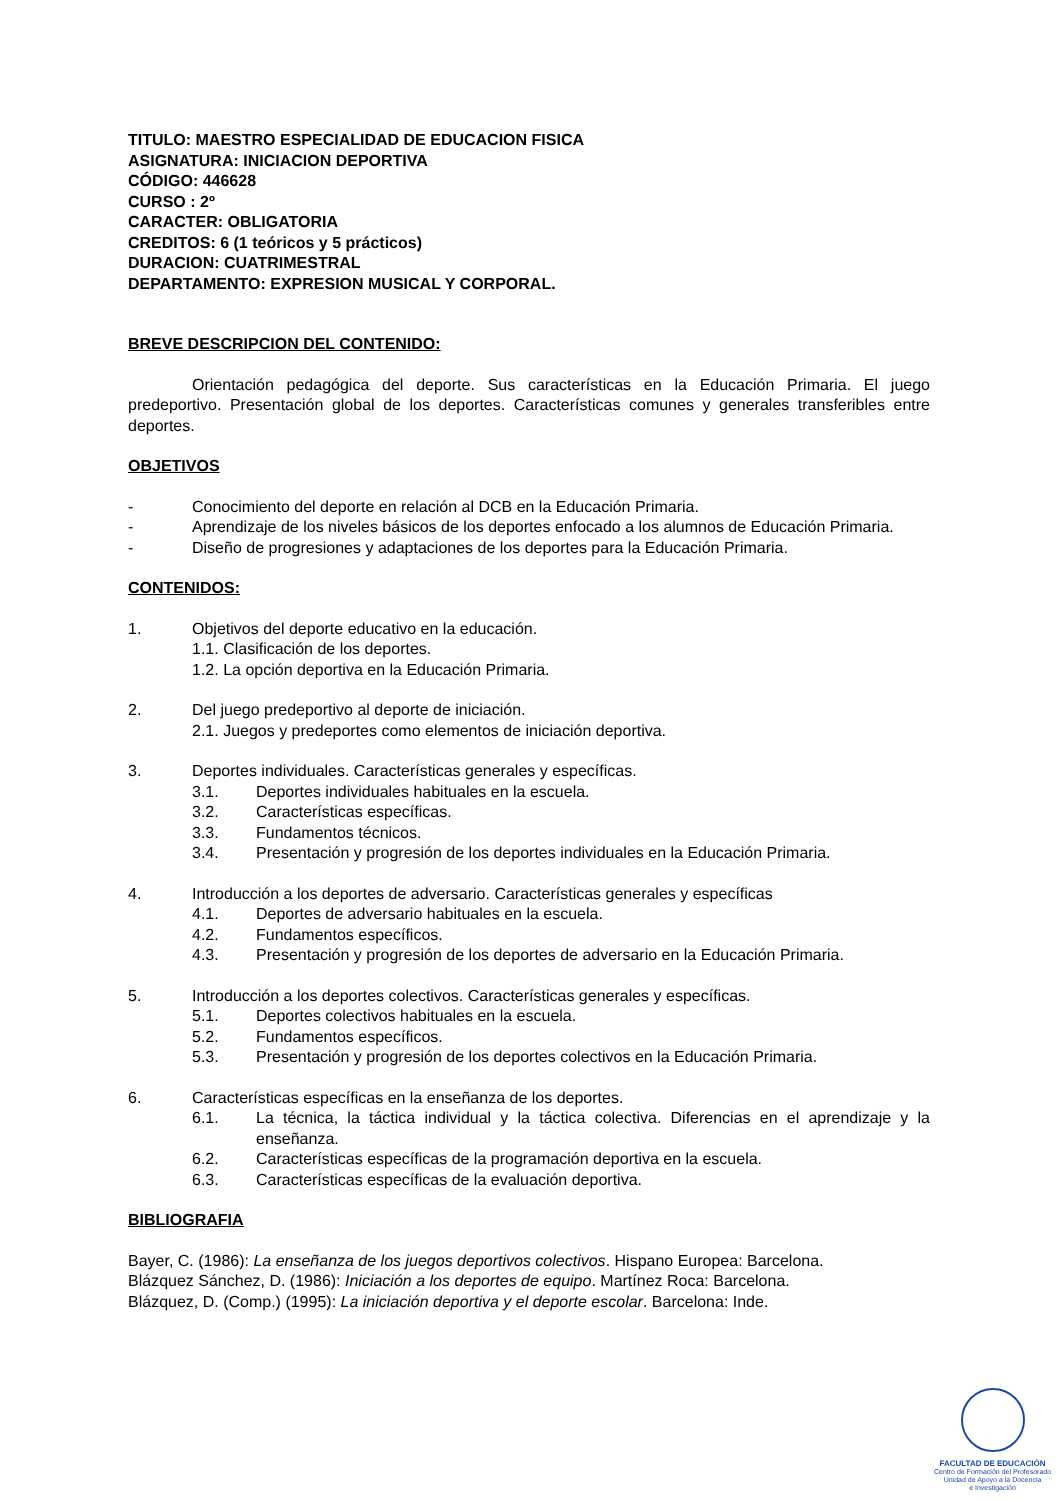TITULO: MAESTRO ESPECIALIDAD DE EDUCACION FISICA
ASIGNATURA: INICIACION DEPORTIVA
CÓDIGO: 446628
CURSO : 2º
CARACTER: OBLIGATORIA
CREDITOS: 6 (1 teóricos y 5 prácticos)
DURACION: CUATRIMESTRAL
DEPARTAMENTO: EXPRESION MUSICAL Y CORPORAL.
BREVE DESCRIPCION DEL CONTENIDO:
Orientación pedagógica del deporte. Sus características en la Educación Primaria. El juego predeportivo. Presentación global de los deportes. Características comunes y generales transferibles entre deportes.
OBJETIVOS
- Conocimiento del deporte en relación al DCB en la Educación Primaria.
- Aprendizaje de los niveles básicos de los deportes enfocado a los alumnos de Educación Primaria.
- Diseño de progresiones y adaptaciones de los deportes para la Educación Primaria.
CONTENIDOS:
1. Objetivos del deporte educativo en la educación.
1.1. Clasificación de los deportes.
1.2. La opción deportiva en la Educación Primaria.
2. Del juego predeportivo al deporte de iniciación.
2.1. Juegos y predeportes como elementos de iniciación deportiva.
3. Deportes individuales. Características generales y específicas.
3.1. Deportes individuales habituales en la escuela.
3.2. Características específicas.
3.3. Fundamentos técnicos.
3.4. Presentación y progresión de los deportes individuales en la Educación Primaria.
4. Introducción a los deportes de adversario. Características generales y específicas
4.1. Deportes de adversario habituales en la escuela.
4.2. Fundamentos específicos.
4.3. Presentación y progresión de los deportes de adversario en la Educación Primaria.
5. Introducción a los deportes colectivos. Características generales y específicas.
5.1. Deportes colectivos habituales en la escuela.
5.2. Fundamentos específicos.
5.3. Presentación y progresión de los deportes colectivos en la Educación Primaria.
6. Características específicas en la enseñanza de los deportes.
6.1. La técnica, la táctica individual y la táctica colectiva. Diferencias en el aprendizaje y la enseñanza.
6.2. Características específicas de la programación deportiva en la escuela.
6.3. Características específicas de la evaluación deportiva.
BIBLIOGRAFIA
Bayer, C. (1986): La enseñanza de los juegos deportivos colectivos. Hispano Europea: Barcelona.
Blázquez Sánchez, D. (1986): Iniciación a los deportes de equipo. Martínez Roca: Barcelona.
Blázquez, D. (Comp.) (1995): La iniciación deportiva y el deporte escolar. Barcelona: Inde.
FACULTAD DE EDUCACIÓN
Centro de Formación del Profesorado
Unidad de Apoyo a la Docencia
e Investigación